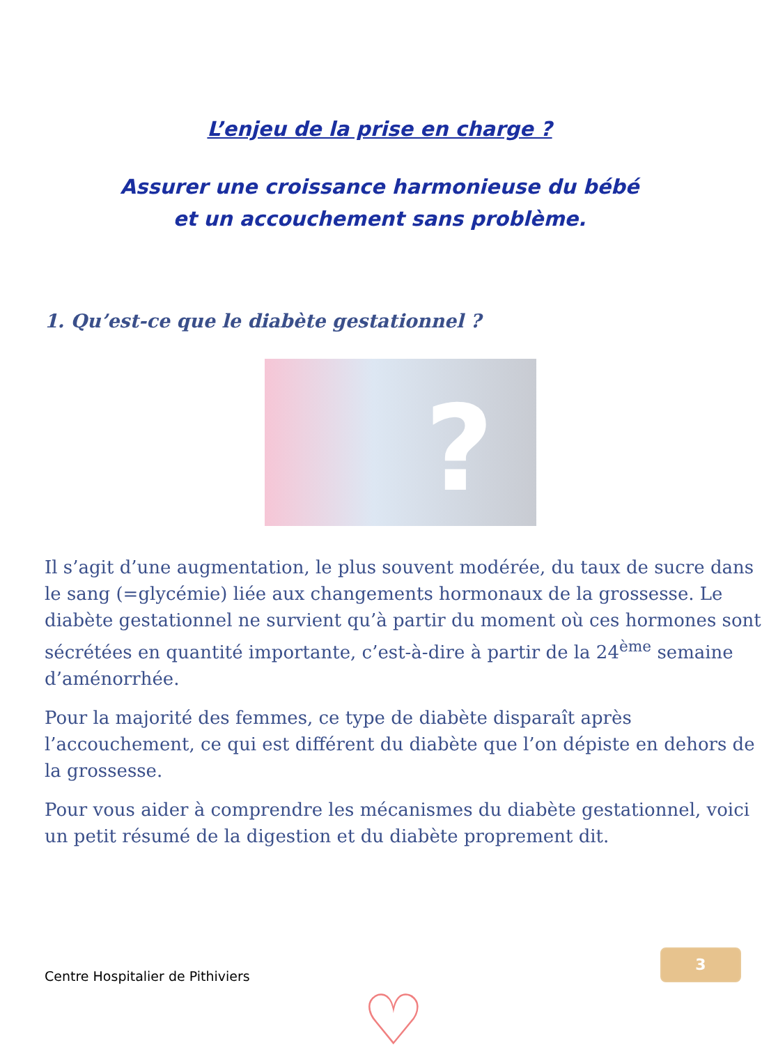L’enjeu de la prise en charge ?
Assurer une croissance harmonieuse du bébé
et un accouchement sans problème.
1. Qu’est-ce que le diabète gestationnel ?
?
Il s’agit d’une augmentation, le plus souvent modérée, du taux de sucre dans le sang (=glycémie) liée aux changements hormonaux de la grossesse. Le diabète gestationnel ne survient qu’à partir du moment où ces hormones sont sécrétées en quantité importante, c’est-à-dire à partir de la 24<sup>ème</sup> semaine d’aménorrhée.
Pour la majorité des femmes, ce type de diabète disparaît après l’accouchement, ce qui est différent du diabète que l’on dépiste en dehors de la grossesse.
Pour vous aider à comprendre les mécanismes du diabète gestationnel, voici un petit résumé de la digestion et du diabète proprement dit.
Centre Hospitalier de Pithiviers
3
♡